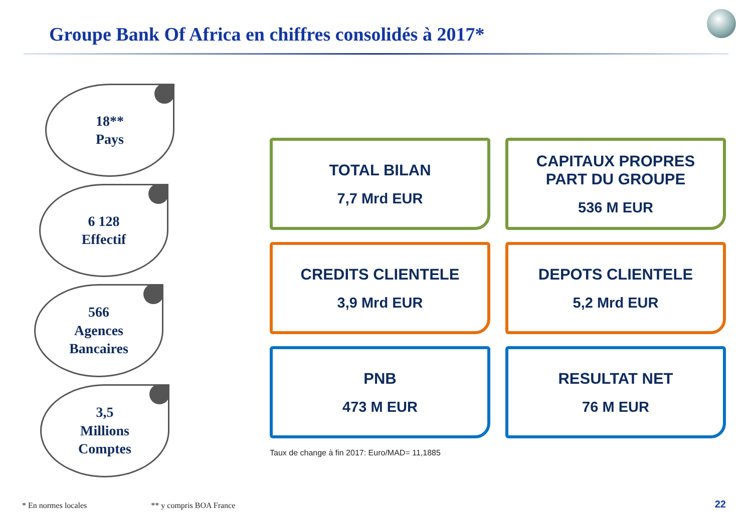Groupe Bank Of Africa en chiffres consolidés à 2017*
18**
Pays
6 128
Effectif
566
Agences
Bancaires
3,5
Millions
Comptes
TOTAL BILAN
7,7 Mrd EUR
CAPITAUX PROPRES
PART DU GROUPE
536 M EUR
CREDITS CLIENTELE
3,9 Mrd EUR
DEPOTS CLIENTELE
5,2 Mrd EUR
PNB
473 M EUR
RESULTAT NET
76 M EUR
Taux de change à fin 2017: Euro/MAD= 11,1885
* En normes locales ** y compris BOA France
22